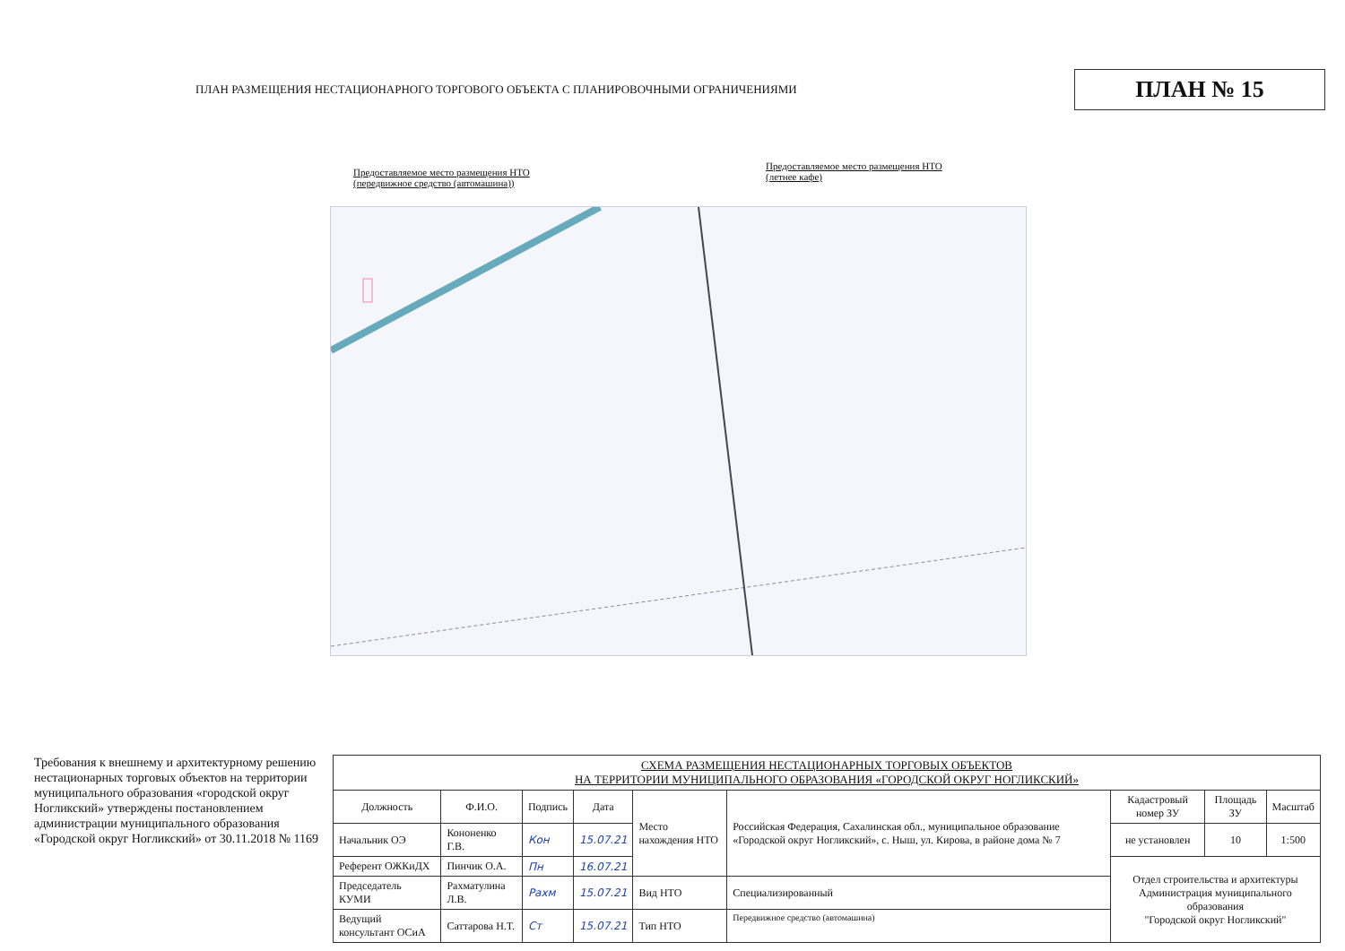ПЛАН РАЗМЕЩЕНИЯ НЕСТАЦИОНАРНОГО ТОРГОВОГО ОБЪЕКТА С ПЛАНИРОВОЧНЫМИ ОГРАНИЧЕНИЯМИ
ПЛАН № 15
Предоставляемое место размещения НТО
(передвижное средство (автомашина))
Предоставляемое место размещения НТО
(летнее кафе)
Требования к внешнему и архитектурному решению нестационарных торговых объектов на территории муниципального образования «городской округ Ногликский» утверждены постановлением администрации муниципального образования «Городской округ Ногликский» от 30.11.2018 № 1169
| СХЕМА РАЗМЕЩЕНИЯ НЕСТАЦИОНАРНЫХ ТОРГОВЫХ ОБЪЕКТОВ НА ТЕРРИТОРИИ МУНИЦИПАЛЬНОГО ОБРАЗОВАНИЯ «ГОРОДСКОЙ ОКРУГ НОГЛИКСКИЙ» | | | | | | | | |
| Должность | Ф.И.О. | Подпись | Дата | Место нахождения НТО | Российская Федерация, Сахалинская обл., муниципальное образование «Городской округ Ногликский», с. Ныш, ул. Кирова, в районе дома № 7 | Кадастровый номер ЗУ | Площадь ЗУ | Масштаб |
| Начальник ОЭ | Кононенко Г.В. | Кон | 15.07.21 | | | не установлен | 10 | 1:500 |
| Референт ОЖКиДХ | Пинчик О.А. | Пн | 16.07.21 | | | Отдел строительства и архитектуры Администрация муниципального образования "Городской округ Ногликский" | | |
| Председатель КУМИ | Рахматулина Л.В. | Рахм | 15.07.21 | Вид НТО | Специализированный | | | |
| Ведущий консультант ОСиА | Саттарова Н.Т. | Ст | 15.07.21 | Тип НТО | Передвижное средство (автомашина) | | | |